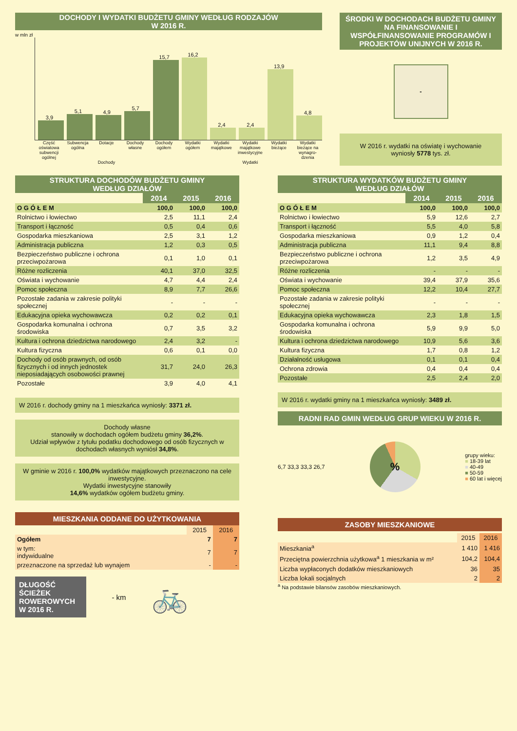DOCHODY I WYDATKI BUDŻETU GMINY WEDŁUG RODZAJÓW
W 2016 R.
w mln zł
3,9
5,1
4,9
5,7
15,7
16,2
2,4
2,4
13,9
4,8
Część oświatowa subwencji ogólnej
Subwencja ogólna Dotacje Dochody własne Dochody ogółem Wydatki ogółem Wydatki majątkowe Wydatki majątkowe inwestycyjne Wydatki bieżące Wydatki bieżące na wynagro-dzenia
Dochody Wydatki
ŚRODKI W DOCHODACH BUDŻETU GMINY NA FINANSOWANIE I WSPÓŁFINANSOWANIE PROGRAMÓW I PROJEKTÓW UNIJNYCH W 2016 R.
-
W 2016 r. wydatki na oświatę i wychowanie wyniosły 5778 tys. zł.
STRUKTURA DOCHODÓW BUDŻETU GMINY
WEDŁUG DZIAŁÓW
| | 2014 | 2015 | 2016 |
| O G Ó Ł E M | 100,0 | 100,0 | 100,0 |
| Rolnictwo i łowiectwo | 2,5 | 11,1 | 2,4 |
| Transport i łączność | 0,5 | 0,4 | 0,6 |
| Gospodarka mieszkaniowa | 2,5 | 3,1 | 1,2 |
| Administracja publiczna | 1,2 | 0,3 | 0,5 |
| Bezpieczeństwo publiczne i ochrona przeciwpożarowa | 0,1 | 1,0 | 0,1 |
| Różne rozliczenia | 40,1 | 37,0 | 32,5 |
| Oświata i wychowanie | 4,7 | 4,4 | 2,4 |
| Pomoc społeczna | 8,9 | 7,7 | 26,6 |
| Pozostałe zadania w zakresie polityki społecznej | - | - | - |
| Edukacyjna opieka wychowawcza | 0,2 | 0,2 | 0,1 |
| Gospodarka komunalna i ochrona środowiska | 0,7 | 3,5 | 3,2 |
| Kultura i ochrona dziedzictwa narodowego | 2,4 | 3,2 | - |
| Kultura fizyczna | 0,6 | 0,1 | 0,0 |
| Dochody od osób prawnych, od osób fizycznych i od innych jednostek nieposiadających osobowości prawnej | 31,7 | 24,0 | 26,3 |
| Pozostałe | 3,9 | 4,0 | 4,1 |
W 2016 r. dochody gminy na 1 mieszkańca wyniosły: 3371 zł.
Dochody własne
stanowiły w dochodach ogółem budżetu gminy 36,2%.
Udział wpływów z tytułu podatku dochodowego od osób fizycznych w dochodach własnych wyniósł 34,8%.
W gminie w 2016 r. 100,0% wydatków majątkowych przeznaczono na cele inwestycyjne.
Wydatki inwestycyjne stanowiły
14,6% wydatków ogółem budżetu gminy.
MIESZKANIA ODDANE DO UŻYTKOWANIA
| | 2015 | 2016 |
| Ogółem | 7 | 7 |
| w tym: indywidualne | 7 | 7 |
| przeznaczone na sprzedaż lub wynajem | - | - |
DŁUGOŚĆ ŚCIEŻEK ROWEROWYCH W 2016 R.
- km
🚲
STRUKTURA WYDATKÓW BUDŻETU GMINY
WEDŁUG DZIAŁÓW
| | 2014 | 2015 | 2016 |
| O G Ó Ł E M | 100,0 | 100,0 | 100,0 |
| Rolnictwo i łowiectwo | 5,9 | 12,6 | 2,7 |
| Transport i łączność | 5,5 | 4,0 | 5,8 |
| Gospodarka mieszkaniowa | 0,9 | 1,2 | 0,4 |
| Administracja publiczna | 11,1 | 9,4 | 8,8 |
| Bezpieczeństwo publiczne i ochrona przeciwpożarowa | 1,2 | 3,5 | 4,9 |
| Różne rozliczenia | - | - | - |
| Oświata i wychowanie | 39,4 | 37,9 | 35,6 |
| Pomoc społeczna | 12,2 | 10,4 | 27,7 |
| Pozostałe zadania w zakresie polityki społecznej | - | - | - |
| Edukacyjna opieka wychowawcza | 2,3 | 1,8 | 1,5 |
| Gospodarka komunalna i ochrona środowiska | 5,9 | 9,9 | 5,0 |
| Kultura i ochrona dziedzictwa narodowego | 10,9 | 5,6 | 3,6 |
| Kultura fizyczna | 1,7 | 0,8 | 1,2 |
| Działalność usługowa | 0,1 | 0,1 | 0,4 |
| Ochrona zdrowia | 0,4 | 0,4 | 0,4 |
| Pozostałe | 2,5 | 2,4 | 2,0 |
W 2016 r. wydatki gminy na 1 mieszkańca wyniosły: 3489 zł.
RADNI RAD GMIN WEDŁUG GRUP WIEKU W 2016 R.
6,7 33,3 33,3 26,7
%
grupy wieku:
■ 18-39 lat
■ 40-49
■ 50-59
■ 60 lat i więcej
ZASOBY MIESZKANIOWE
| | 2015 | 2016 |
| Mieszkania<sup>a</sup> | 1 410 | 1 416 |
| Przeciętna powierzchnia użytkowa<sup>a</sup> 1 mieszkania w m² | 104,2 | 104,4 |
| Liczba wypłaconych dodatków mieszkaniowych | 36 | 35 |
| Liczba lokali socjalnych | 2 | 2 |
<sup>a</sup> Na podstawie bilansów zasobów mieszkaniowych.